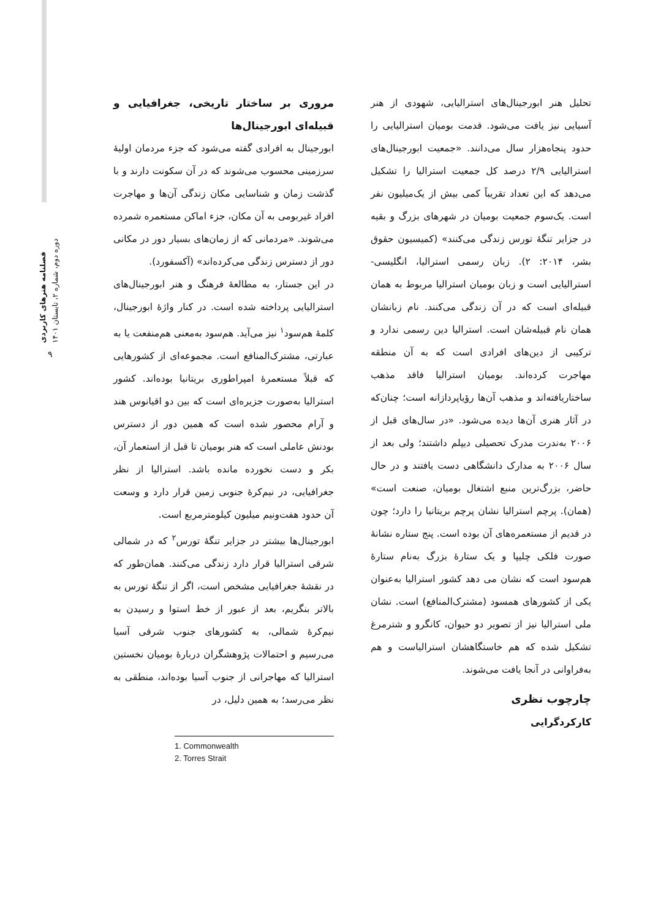فصلنامه هنرهای کاربردی
دوره دوم، شماره ۲، تابستان ۱۴۰۱
۹
مروری بر ساختار تاریخی، جغرافیایی و قبیله‌ای ابورجینال‌ها
ابورجینال به افرادی گفته می‌شود که جزء مردمان اولیهٔ سرزمینی محسوب می‌شوند که در آن سکونت دارند و با گذشت زمان و شناسایی مکان زندگی آن‌ها و مهاجرت افراد غیربومی به آن مکان، جزء اماکن مستعمره شمرده می‌شوند. «مردمانی که از زمان‌های بسیار دور در مکانی دور از دسترس زندگی می‌کرده‌اند» (آکسفورد).
در این جستار، به مطالعهٔ فرهنگ و هنر ابورجینال‌های استرالیایی پرداخته شده است. در کنار واژهٔ ابورجینال، کلمهٔ هم‌سود<sup>۱</sup> نیز می‌آید. هم‌سود به‌معنی هم‌منفعت یا به عبارتی، مشترک‌المنافع است. مجموعه‌ای از کشورهایی که قبلاً مستعمرهٔ امپراطوری بریتانیا بوده‌اند. کشور استرالیا به‌صورت جزیره‌ای است که بین دو اقیانوس هند و آرام محصور شده است که همین دور از دسترس بودنش عاملی است که هنر بومیان تا قبل از استعمار آن، بکر و دست نخورده مانده باشد. استرالیا از نظر جغرافیایی، در نیم‌کرهٔ جنوبی زمین قرار دارد و وسعت آن حدود هفت‌ونیم میلیون کیلومترمربع است.
ابورجینال‌ها بیشتر در جزایر تنگهٔ تورس<sup>۲</sup> که در شمالی شرقی استرالیا قرار دارد زندگی می‌کنند. همان‌طور که در نقشهٔ جغرافیایی مشخص است، اگر از تنگهٔ تورس به بالاتر بنگریم، بعد از عبور از خط استوا و رسیدن به نیم‌کرهٔ شمالی، به کشورهای جنوب شرقی آسیا می‌رسیم و احتمالات پژوهشگران دربارهٔ بومیان نخستین استرالیا که مهاجرانی از جنوب آسیا بوده‌اند، منطقی به نظر می‌رسد؛ به همین دلیل، در
1. Commonwealth
2. Torres Strait
تحلیل هنر ابورجینال‌های استرالیایی، شهودی از هنر آسیایی نیز یافت می‌شود. قدمت بومیان استرالیایی را حدود پنجاه‌هزار سال می‌دانند. «جمعیت ابورجینال‌های استرالیایی ۲/۹ درصد کل جمعیت استرالیا را تشکیل می‌دهد که این تعداد تقریباً کمی بیش از یک‌میلیون نفر است. یک‌سوم جمعیت بومیان در شهرهای بزرگ و بقیه در جزایر تنگهٔ تورس زندگی می‌کنند» (کمیسیون حقوق بشر، ۲۰۱۴: ۲). زبان رسمی استرالیا، انگلیسی-استرالیایی است و زبان بومیان استرالیا مربوط به همان قبیله‌ای است که در آن زندگی می‌کنند. نام زبانشان همان نام قبیله‌شان است. استرالیا دین رسمی ندارد و ترکیبی از دین‌های افرادی است که به آن منطقه مهاجرت کرده‌اند. بومیان استرالیا فاقد مذهب ساختاریافته‌اند و مذهب آن‌ها رؤیاپردازانه است؛ چنان‌که در آثار هنری آن‌ها دیده می‌شود. «در سال‌های قبل از ۲۰۰۶ به‌ندرت مدرک تحصیلی دیپلم داشتند؛ ولی بعد از سال ۲۰۰۶ به مدارک دانشگاهی دست یافتند و در حال حاضر، بزرگ‌ترین منبع اشتغال بومیان، صنعت است» (همان). پرچم استرالیا نشان پرچم بریتانیا را دارد؛ چون در قدیم از مستعمره‌های آن بوده است. پنج ستاره نشانهٔ صورت فلکی چلیپا و یک ستارهٔ بزرگ به‌نام ستارهٔ هم‌سود است که نشان می دهد کشور استرالیا به‌عنوان یکی از کشورهای همسود (مشترک‌المنافع) است. نشان ملی استرالیا نیز از تصویر دو حیوان، کانگرو و شترمرغ تشکیل شده که هم خاستگاهشان استرالیاست و هم به‌فراوانی در آنجا یافت می‌شوند.
چارچوب نظری
کارکردگرایی